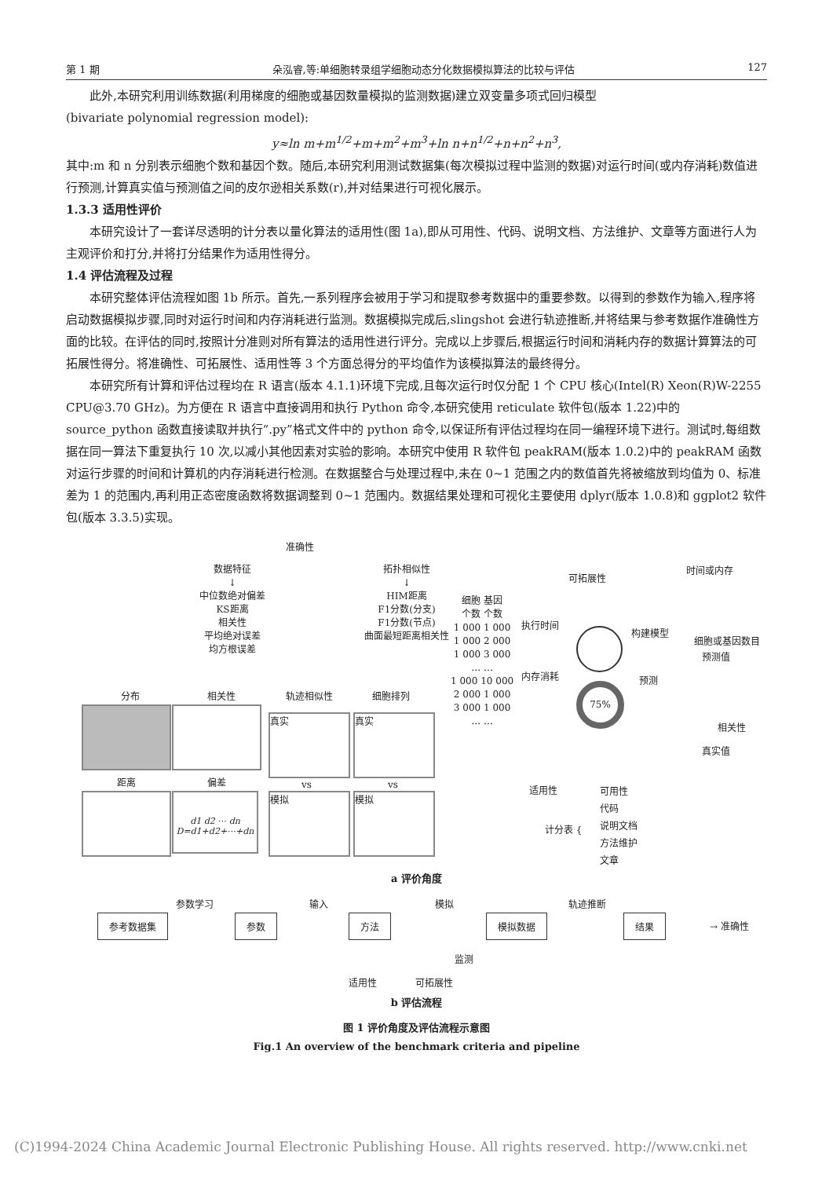第 1 期 朵泓睿,等:单细胞转录组学细胞动态分化数据模拟算法的比较与评估 127
此外,本研究利用训练数据(利用梯度的细胞或基因数量模拟的监测数据)建立双变量多项式回归模型
(bivariate polynomial regression model):
y≈ln m+m<sup>1/2</sup>+m+m<sup>2</sup>+m<sup>3</sup>+ln n+n<sup>1/2</sup>+n+n<sup>2</sup>+n<sup>3</sup>,
其中:m 和 n 分别表示细胞个数和基因个数。随后,本研究利用测试数据集(每次模拟过程中监测的数据)对运行时间(或内存消耗)数值进行预测,计算真实值与预测值之间的皮尔逊相关系数(r),并对结果进行可视化展示。
1.3.3 适用性评价
本研究设计了一套详尽透明的计分表以量化算法的适用性(图 1a),即从可用性、代码、说明文档、方法维护、文章等方面进行人为主观评价和打分,并将打分结果作为适用性得分。
1.4 评估流程及过程
本研究整体评估流程如图 1b 所示。首先,一系列程序会被用于学习和提取参考数据中的重要参数。以得到的参数作为输入,程序将启动数据模拟步骤,同时对运行时间和内存消耗进行监测。数据模拟完成后,slingshot 会进行轨迹推断,并将结果与参考数据作准确性方面的比较。在评估的同时,按照计分准则对所有算法的适用性进行评分。完成以上步骤后,根据运行时间和消耗内存的数据计算算法的可拓展性得分。将准确性、可拓展性、适用性等 3 个方面总得分的平均值作为该模拟算法的最终得分。
本研究所有计算和评估过程均在 R 语言(版本 4.1.1)环境下完成,且每次运行时仅分配 1 个 CPU 核心(Intel(R) Xeon(R)W-2255 CPU@3.70 GHz)。为方便在 R 语言中直接调用和执行 Python 命令,本研究使用 reticulate 软件包(版本 1.22)中的 source_python 函数直接读取并执行“.py”格式文件中的 python 命令,以保证所有评估过程均在同一编程环境下进行。测试时,每组数据在同一算法下重复执行 10 次,以减小其他因素对实验的影响。本研究中使用 R 软件包 peakRAM(版本 1.0.2)中的 peakRAM 函数对运行步骤的时间和计算机的内存消耗进行检测。在数据整合与处理过程中,未在 0~1 范围之内的数值首先将被缩放到均值为 0、标准差为 1 的范围内,再利用正态密度函数将数据调整到 0~1 范围内。数据结果处理和可视化主要使用 dplyr(版本 1.0.8)和 ggplot2 软件包(版本 3.3.5)实现。
准确性
数据特征
↓
中位数绝对偏差
KS距离
相关性
平均绝对误差
均方根误差
拓扑相似性
↓
HIM距离
F1分数(分支)
F1分数(节点)
曲面最短距离相关性
分布 相关性 轨迹相似性 细胞排列
真实 真实
距离 偏差 vs vs
d1 d2 ⋯ dn
D=d1+d2+⋯+dn
模拟 模拟
细胞 基因
个数 个数
1 000 1 000
1 000 2 000
1 000 3 000
… …
1 000 10 000
2 000 1 000
3 000 1 000
… …
执行时间
内存消耗
可拓展性
75%
构建模型
预测
时间或内存
细胞或基因数目
预测值
相关性
真实值
适用性
计分表 {
可用性
代码
说明文档
方法维护
文章
a 评价角度
参数学习 输入 模拟 轨迹推断
参考数据集 参数 方法 模拟数据 结果
→ 准确性
监测
适用性 可拓展性
b 评估流程
图 1 评价角度及评估流程示意图
Fig.1 An overview of the benchmark criteria and pipeline
(C)1994-2024 China Academic Journal Electronic Publishing House. All rights reserved. http://www.cnki.net